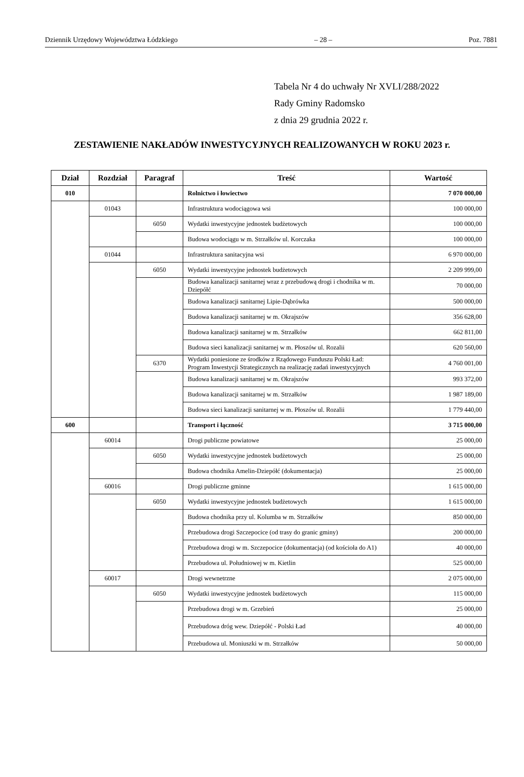Dziennik Urzędowy Województwa Łódzkiego – 28 – Poz. 7881
Tabela Nr 4 do uchwały Nr XVLI/288/2022
Rady Gminy Radomsko
z dnia 29 grudnia 2022 r.
ZESTAWIENIE NAKŁADÓW INWESTYCYJNYCH REALIZOWANYCH W ROKU 2023 r.
| Dział | Rozdział | Paragraf | Treść | Wartość |
| --- | --- | --- | --- | --- |
| 010 | | | Rolnictwo i łowiectwo | 7 070 000,00 |
| | 01043 | | Infrastruktura wodociągowa wsi | 100 000,00 |
| | | 6050 | Wydatki inwestycyjne jednostek budżetowych | 100 000,00 |
| | | | Budowa wodociągu w m. Strzałków ul. Korczaka | 100 000,00 |
| | 01044 | | Infrastruktura sanitacyjna wsi | 6 970 000,00 |
| | | 6050 | Wydatki inwestycyjne jednostek budżetowych | 2 209 999,00 |
| | | | Budowa kanalizacji sanitarnej wraz z przebudową drogi i chodnika w m. Dziepółć | 70 000,00 |
| | | | Budowa kanalizacji sanitarnej Lipie-Dąbrówka | 500 000,00 |
| | | | Budowa kanalizacji sanitarnej w m. Okrajszów | 356 628,00 |
| | | | Budowa kanalizacji sanitarnej w m. Strzałków | 662 811,00 |
| | | | Budowa sieci kanalizacji sanitarnej w m. Płoszów ul. Rozalii | 620 560,00 |
| | | 6370 | Wydatki poniesione ze środków z Rządowego Funduszu Polski Ład: Program Inwestycji Strategicznych na realizację zadań inwestycyjnych | 4 760 001,00 |
| | | | Budowa kanalizacji sanitarnej w m. Okrajszów | 993 372,00 |
| | | | Budowa kanalizacji sanitarnej w m. Strzałków | 1 987 189,00 |
| | | | Budowa sieci kanalizacji sanitarnej w m. Płoszów ul. Rozalii | 1 779 440,00 |
| 600 | | | Transport i łączność | 3 715 000,00 |
| | 60014 | | Drogi publiczne powiatowe | 25 000,00 |
| | | 6050 | Wydatki inwestycyjne jednostek budżetowych | 25 000,00 |
| | | | Budowa chodnika Amelin-Dziepółć (dokumentacja) | 25 000,00 |
| | 60016 | | Drogi publiczne gminne | 1 615 000,00 |
| | | 6050 | Wydatki inwestycyjne jednostek budżetowych | 1 615 000,00 |
| | | | Budowa chodnika przy ul. Kolumba w m. Strzałków | 850 000,00 |
| | | | Przebudowa drogi Szczepocice (od trasy do granic gminy) | 200 000,00 |
| | | | Przebudowa drogi w m. Szczepocice (dokumentacja) (od kościoła do A1) | 40 000,00 |
| | | | Przebudowa ul. Południowej w m. Kietlin | 525 000,00 |
| | 60017 | | Drogi wewnetrzne | 2 075 000,00 |
| | | 6050 | Wydatki inwestycyjne jednostek budżetowych | 115 000,00 |
| | | | Przebudowa drogi w m. Grzebień | 25 000,00 |
| | | | Przebudowa dróg wew. Dziepółć - Polski Ład | 40 000,00 |
| | | | Przebudowa ul. Moniuszki w m. Strzałków | 50 000,00 |